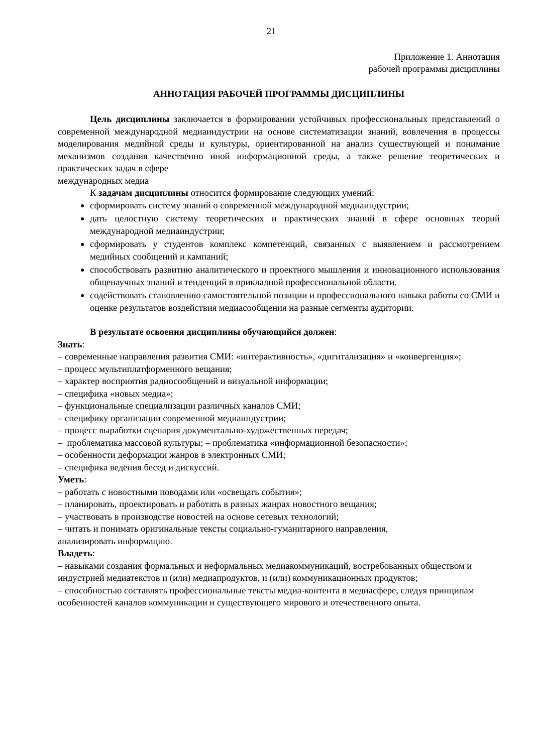21
Приложение 1. Аннотация
рабочей программы дисциплины
АННОТАЦИЯ РАБОЧЕЙ ПРОГРАММЫ ДИСЦИПЛИНЫ
Цель дисциплины заключается в формировании устойчивых профессиональных представлений о современной международной медиаиндустрии на основе систематизации знаний, вовлечения в процессы моделирования медийной среды и культуры, ориентированной на анализ существующей и понимание механизмов создания качественно иной информационной среды, а также решение теоретических и практических задач в сфере
международных медиа
К задачам дисциплины относится формирование следующих умений:
сформировать систему знаний о современной международной медиаиндустрии;
дать целостную систему теоретических и практических знаний в сфере основных теорий международной медиаиндустрии;
сформировать у студентов комплекс компетенций, связанных с выявлением и рассмотрением медийных сообщений и кампаний;
способствовать развитию аналитического и проектного мышления и инновационного использования общенаучных знаний и тенденций в прикладной профессиональной области.
содействовать становлению самостоятельной позиции и профессионального навыка работы со СМИ и оценке результатов воздействия медиасообщения на разные сегменты аудитории.
В результате освоения дисциплины обучающийся должен:
Знать:
– современные направления развития СМИ: «интерактивность», «дигитализация» и «конвергенция»;
– процесс мультиплатформенного вещания;
– характер восприятия радиосообщений и визуальной информации;
– специфика «новых медиа»;
– функциональные специализации различных каналов СМИ;
– специфику организации современной медиаиндустрии;
– процесс выработки сценария документально-художественных передач;
– проблематика массовой культуры; – проблематика «информационной безопасности»;
– особенности деформации жанров в электронных СМИ;
– специфика ведения бесед и дискуссий.
Уметь:
– работать с новостными поводами или «освещать события»;
– планировать, проектировать и работать в разных жанрах новостного вещания;
– участвовать в производстве новостей на основе сетевых технологий;
– читать и понимать оригинальные тексты социально-гуманитарного направления,
анализировать информацию.
Владеть:
– навыками создания формальных и неформальных медиакоммуникаций, востребованных обществом и индустрией медиатекстов и (или) медиапродуктов, и (или) коммуникационных продуктов;
– способностью составлять профессиональные тексты медиа-контента в медиасфере, следуя принципам особенностей каналов коммуникации и существующего мирового и отечественного опыта.